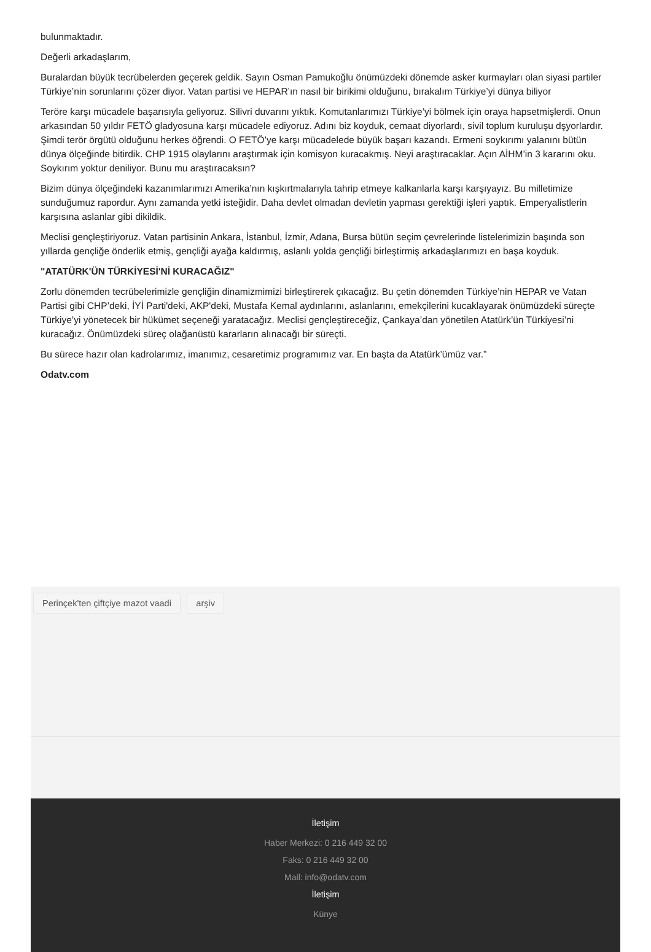bulunmaktadır.
Değerli arkadaşlarım,
Buralardan büyük tecrübelerden geçerek geldik. Sayın Osman Pamukoğlu önümüzdeki dönemde asker kurmayları olan siyasi partiler Türkiye’nin sorunlarını çözer diyor. Vatan partisi ve HEPAR’ın nasıl bir birikimi olduğunu, bırakalım Türkiye’yi dünya biliyor
Teröre karşı mücadele başarısıyla geliyoruz. Silivri duvarını yıktık. Komutanlarımızı Türkiye’yi bölmek için oraya hapsetmişlerdi. Onun arkasından 50 yıldır FETÖ gladyosuna karşı mücadele ediyoruz. Adını biz koyduk, cemaat diyorlardı, sivil toplum kuruluşu dşyorlardır. Şimdi terör örgütü olduğunu herkes öğrendi. O FETÖ’ye karşı mücadelede büyük başarı kazandı. Ermeni soykırımı yalanını bütün dünya ölçeğinde bitirdik. CHP 1915 olaylarını araştırmak için komisyon kuracakmış. Neyi araştıracaklar. Açın AİHM’in 3 kararını oku. Soykırım yoktur deniliyor. Bunu mu araştıracaksın?
Bizim dünya ölçeğindeki kazanımlarımızı Amerika’nın kışkırtmalarıyla tahrip etmeye kalkanlarla karşı karşıyayız. Bu milletimize sunduğumuz rapordur. Aynı zamanda yetki isteğidir. Daha devlet olmadan devletin yapması gerektiği işleri yaptık. Emperyalistlerin karşısına aslanlar gibi dikildik.
Meclisi gençleştiriyoruz. Vatan partisinin Ankara, İstanbul, İzmir, Adana, Bursa bütün seçim çevrelerinde listelerimizin başında son yıllarda gençliğe önderlik etmiş, gençliği ayağa kaldırmış, aslanlı yolda gençliği birleştirmiş arkadaşlarımızı en başa koyduk.
"ATATÜRK'ÜN TÜRKİYESİ'Nİ KURACAĞIZ"
Zorlu dönemden tecrübelerimizle gençliğin dinamizmimizi birleştirerek çıkacağız. Bu çetin dönemden Türkiye’nin HEPAR ve Vatan Partisi gibi CHP’deki, İYİ Parti'deki, AKP'deki, Mustafa Kemal aydınlarını, aslanlarını, emekçilerini kucaklayarak önümüzdeki süreçte Türkiye’yi yönetecek bir hükümet seçeneği yaratacağız. Meclisi gençleştireceğiz, Çankaya’dan yönetilen Atatürk’ün Türkiyesi’ni kuracağız. Önümüzdeki süreç olağanüstü kararların alınacağı bir süreçti.
Bu sürece hazır olan kadrolarımız, imanımız, cesaretimiz programımız var. En başta da Atatürk’ümüz var.”
Odatv.com
Perinçek'ten çiftçiye mazot vaadi arşiv
İletişim
Haber Merkezi: 0 216 449 32 00
Faks: 0 216 449 32 00
Mail: info@odatv.com
İletişim
Künye